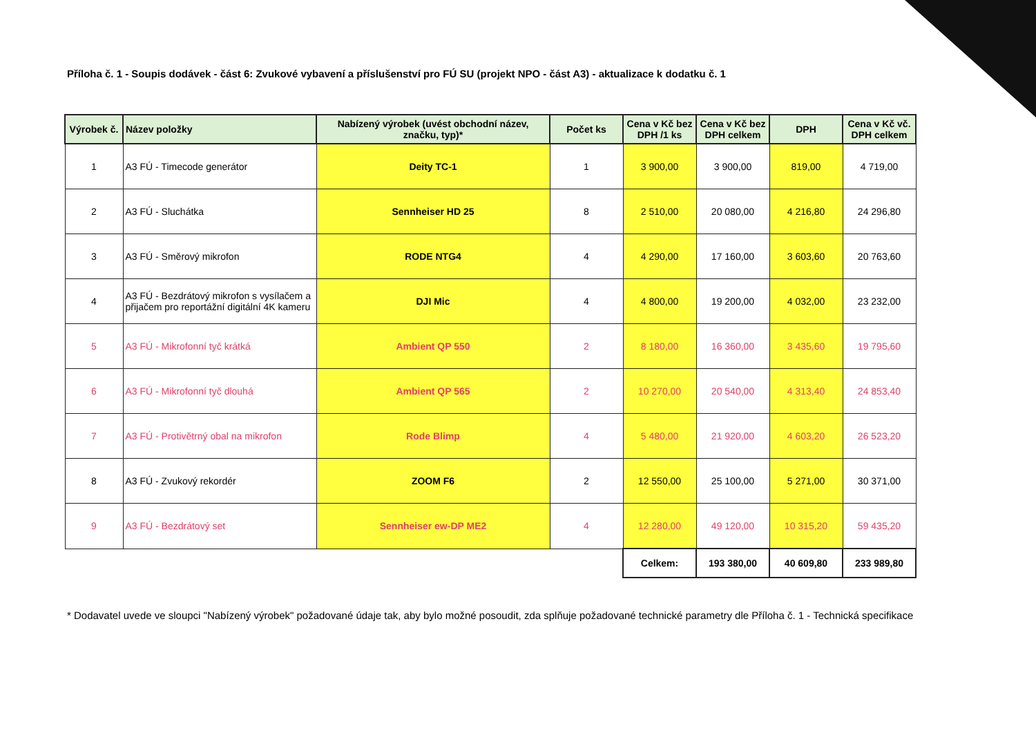Příloha č. 1 - Soupis dodávek - část 6: Zvukové vybavení a příslušenství pro FÚ SU (projekt NPO - část A3) - aktualizace k dodatku č. 1
| Výrobek č. | Název položky | Nabízený výrobek (uvést obchodní název, značku, typ)* | Počet ks | Cena v Kč bez DPH /1 ks | Cena v Kč bez DPH celkem | DPH | Cena v Kč vč. DPH celkem |
| --- | --- | --- | --- | --- | --- | --- | --- |
| 1 | A3 FÚ - Timecode generátor | Deity TC-1 | 1 | 3 900,00 | 3 900,00 | 819,00 | 4 719,00 |
| 2 | A3 FÚ - Sluchátka | Sennheiser HD 25 | 8 | 2 510,00 | 20 080,00 | 4 216,80 | 24 296,80 |
| 3 | A3 FÚ - Směrový mikrofon | RODE NTG4 | 4 | 4 290,00 | 17 160,00 | 3 603,60 | 20 763,60 |
| 4 | A3 FÚ - Bezdrátový mikrofon s vysílačem a přijačem pro reportážní digitální 4K kameru | DJI Mic | 4 | 4 800,00 | 19 200,00 | 4 032,00 | 23 232,00 |
| 5 | A3 FÚ - Mikrofonní tyč krátká | Ambient QP 550 | 2 | 8 180,00 | 16 360,00 | 3 435,60 | 19 795,60 |
| 6 | A3 FÚ - Mikrofonní tyč dlouhá | Ambient QP 565 | 2 | 10 270,00 | 20 540,00 | 4 313,40 | 24 853,40 |
| 7 | A3 FÚ - Protivětrný obal na mikrofon | Rode Blimp | 4 | 5 480,00 | 21 920,00 | 4 603,20 | 26 523,20 |
| 8 | A3 FÚ - Zvukový rekordér | ZOOM F6 | 2 | 12 550,00 | 25 100,00 | 5 271,00 | 30 371,00 |
| 9 | A3 FÚ - Bezdrátový set | Sennheiser ew-DP ME2 | 4 | 12 280,00 | 49 120,00 | 10 315,20 | 59 435,20 |
| | | | | Celkem: | 193 380,00 | 40 609,80 | 233 989,80 |
* Dodavatel uvede ve sloupci "Nabízený výrobek" požadované údaje tak, aby bylo možné posoudit, zda splňuje požadované technické parametry dle Příloha č. 1 - Technická specifikace